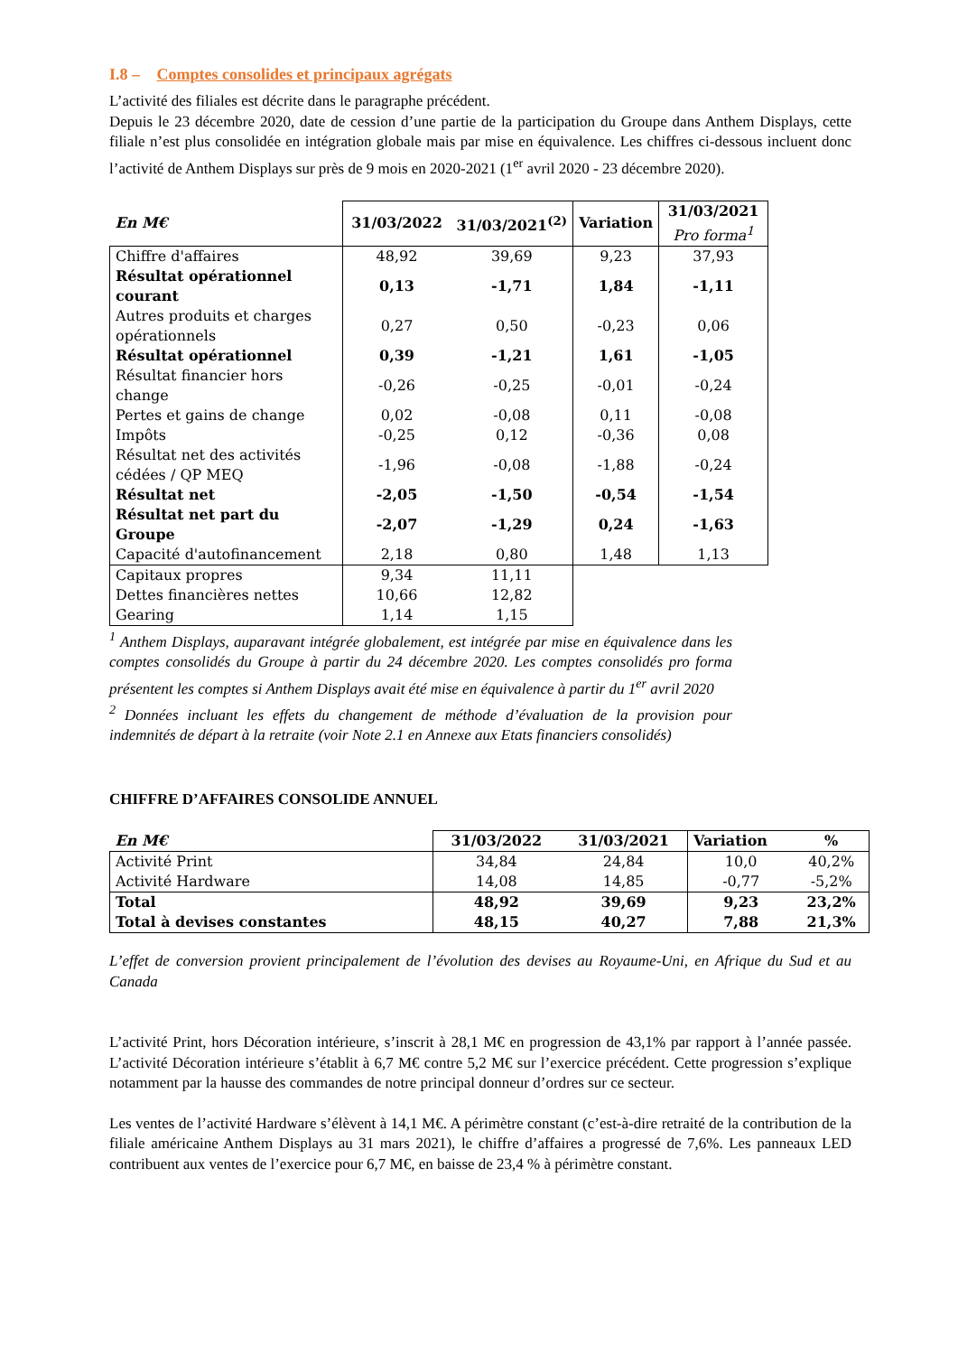I.8 – Comptes consolides et principaux agrégats
L’activité des filiales est décrite dans le paragraphe précédent.
Depuis le 23 décembre 2020, date de cession d’une partie de la participation du Groupe dans Anthem Displays, cette filiale n’est plus consolidée en intégration globale mais par mise en équivalence. Les chiffres ci-dessous incluent donc l’activité de Anthem Displays sur près de 9 mois en 2020-2021 (1<sup>er</sup> avril 2020 - 23 décembre 2020).
| En M€ | 31/03/2022 | 31/03/2021<sup>(2)</sup> | Variation | 31/03/2021 Pro forma<sup>1</sup> |
| --- | --- | --- | --- | --- |
| Chiffre d'affaires | 48,92 | 39,69 | 9,23 | 37,93 |
| Résultat opérationnel courant | 0,13 | -1,71 | 1,84 | -1,11 |
| Autres produits et charges opérationnels | 0,27 | 0,50 | -0,23 | 0,06 |
| Résultat opérationnel | 0,39 | -1,21 | 1,61 | -1,05 |
| Résultat financier hors change | -0,26 | -0,25 | -0,01 | -0,24 |
| Pertes et gains de change | 0,02 | -0,08 | 0,11 | -0,08 |
| Impôts | -0,25 | 0,12 | -0,36 | 0,08 |
| Résultat net des activités cédées / QP MEQ | -1,96 | -0,08 | -1,88 | -0,24 |
| Résultat net | -2,05 | -1,50 | -0,54 | -1,54 |
| Résultat net part du Groupe | -2,07 | -1,29 | 0,24 | -1,63 |
| Capacité d'autofinancement | 2,18 | 0,80 | 1,48 | 1,13 |
| Capitaux propres | 9,34 | 11,11 | | |
| Dettes financières nettes | 10,66 | 12,82 | | |
| Gearing | 1,14 | 1,15 | | |
<sup>1</sup> Anthem Displays, auparavant intégrée globalement, est intégrée par mise en équivalence dans les comptes consolidés du Groupe à partir du 24 décembre 2020. Les comptes consolidés pro forma présentent les comptes si Anthem Displays avait été mise en équivalence à partir du 1<sup>er</sup> avril 2020
<sup>2</sup> Données incluant les effets du changement de méthode d’évaluation de la provision pour indemnités de départ à la retraite (voir Note 2.1 en Annexe aux Etats financiers consolidés)
CHIFFRE D’AFFAIRES CONSOLIDE ANNUEL
| En M€ | 31/03/2022 | 31/03/2021 | Variation | % |
| --- | --- | --- | --- | --- |
| Activité Print | 34,84 | 24,84 | 10,0 | 40,2% |
| Activité Hardware | 14,08 | 14,85 | -0,77 | -5,2% |
| Total | 48,92 | 39,69 | 9,23 | 23,2% |
| Total à devises constantes | 48,15 | 40,27 | 7,88 | 21,3% |
L’effet de conversion provient principalement de l’évolution des devises au Royaume-Uni, en Afrique du Sud et au Canada
L’activité Print, hors Décoration intérieure, s’inscrit à 28,1 M€ en progression de 43,1% par rapport à l’année passée. L’activité Décoration intérieure s’établit à 6,7 M€ contre 5,2 M€ sur l’exercice précédent. Cette progression s’explique notamment par la hausse des commandes de notre principal donneur d’ordres sur ce secteur.
Les ventes de l’activité Hardware s’élèvent à 14,1 M€. A périmètre constant (c’est-à-dire retraité de la contribution de la filiale américaine Anthem Displays au 31 mars 2021), le chiffre d’affaires a progressé de 7,6%. Les panneaux LED contribuent aux ventes de l’exercice pour 6,7 M€, en baisse de 23,4 % à périmètre constant.